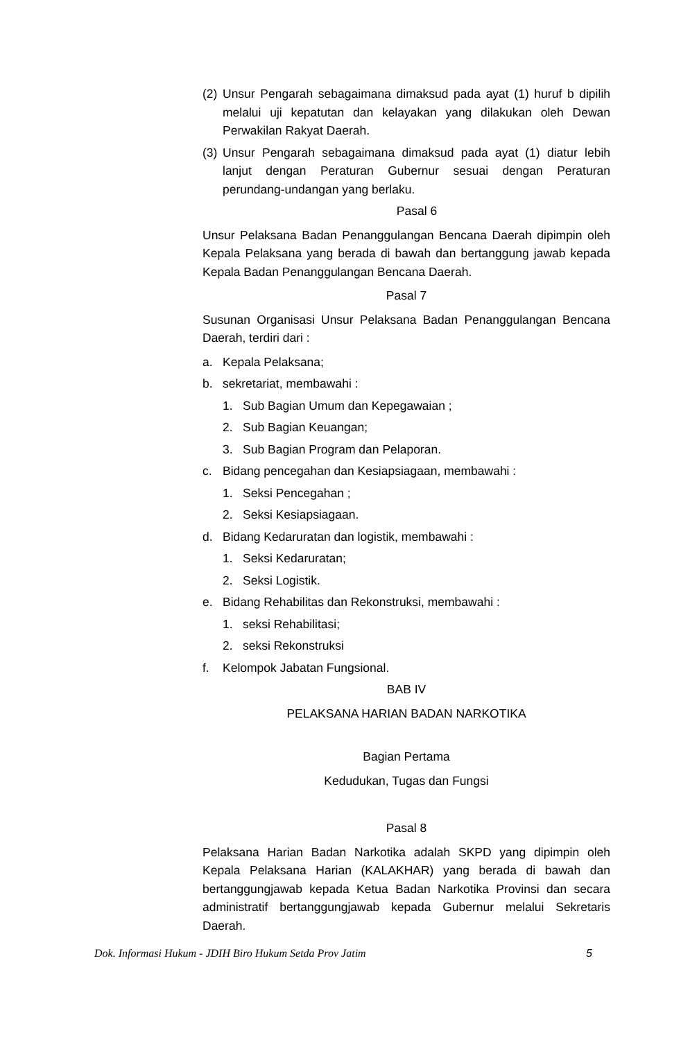(2) Unsur Pengarah sebagaimana dimaksud pada ayat (1) huruf b dipilih melalui uji kepatutan dan kelayakan yang dilakukan oleh Dewan Perwakilan Rakyat Daerah.
(3) Unsur Pengarah sebagaimana dimaksud pada ayat (1) diatur lebih lanjut dengan Peraturan Gubernur sesuai dengan Peraturan perundang-undangan yang berlaku.
Pasal 6
Unsur Pelaksana Badan Penanggulangan Bencana Daerah dipimpin oleh Kepala Pelaksana yang berada di bawah dan bertanggung jawab kepada Kepala Badan Penanggulangan Bencana Daerah.
Pasal 7
Susunan Organisasi Unsur Pelaksana Badan Penanggulangan Bencana Daerah, terdiri dari :
a. Kepala Pelaksana;
b. sekretariat, membawahi :
1. Sub Bagian Umum dan Kepegawaian ;
2. Sub Bagian Keuangan;
3. Sub Bagian Program dan Pelaporan.
c. Bidang pencegahan dan Kesiapsiagaan, membawahi :
1. Seksi Pencegahan ;
2. Seksi Kesiapsiagaan.
d. Bidang Kedaruratan dan logistik, membawahi :
1. Seksi Kedaruratan;
2. Seksi Logistik.
e. Bidang Rehabilitas dan Rekonstruksi, membawahi :
1. seksi Rehabilitasi;
2. seksi Rekonstruksi
f. Kelompok Jabatan Fungsional.
BAB IV
PELAKSANA HARIAN BADAN NARKOTIKA
Bagian Pertama
Kedudukan, Tugas dan Fungsi
Pasal 8
Pelaksana Harian Badan Narkotika adalah SKPD yang dipimpin oleh Kepala Pelaksana Harian (KALAKHAR) yang berada di bawah dan bertanggungjawab kepada Ketua Badan Narkotika Provinsi dan secara administratif bertanggungjawab kepada Gubernur melalui Sekretaris Daerah.
Dok. Informasi Hukum - JDIH Biro Hukum Setda Prov Jatim 5